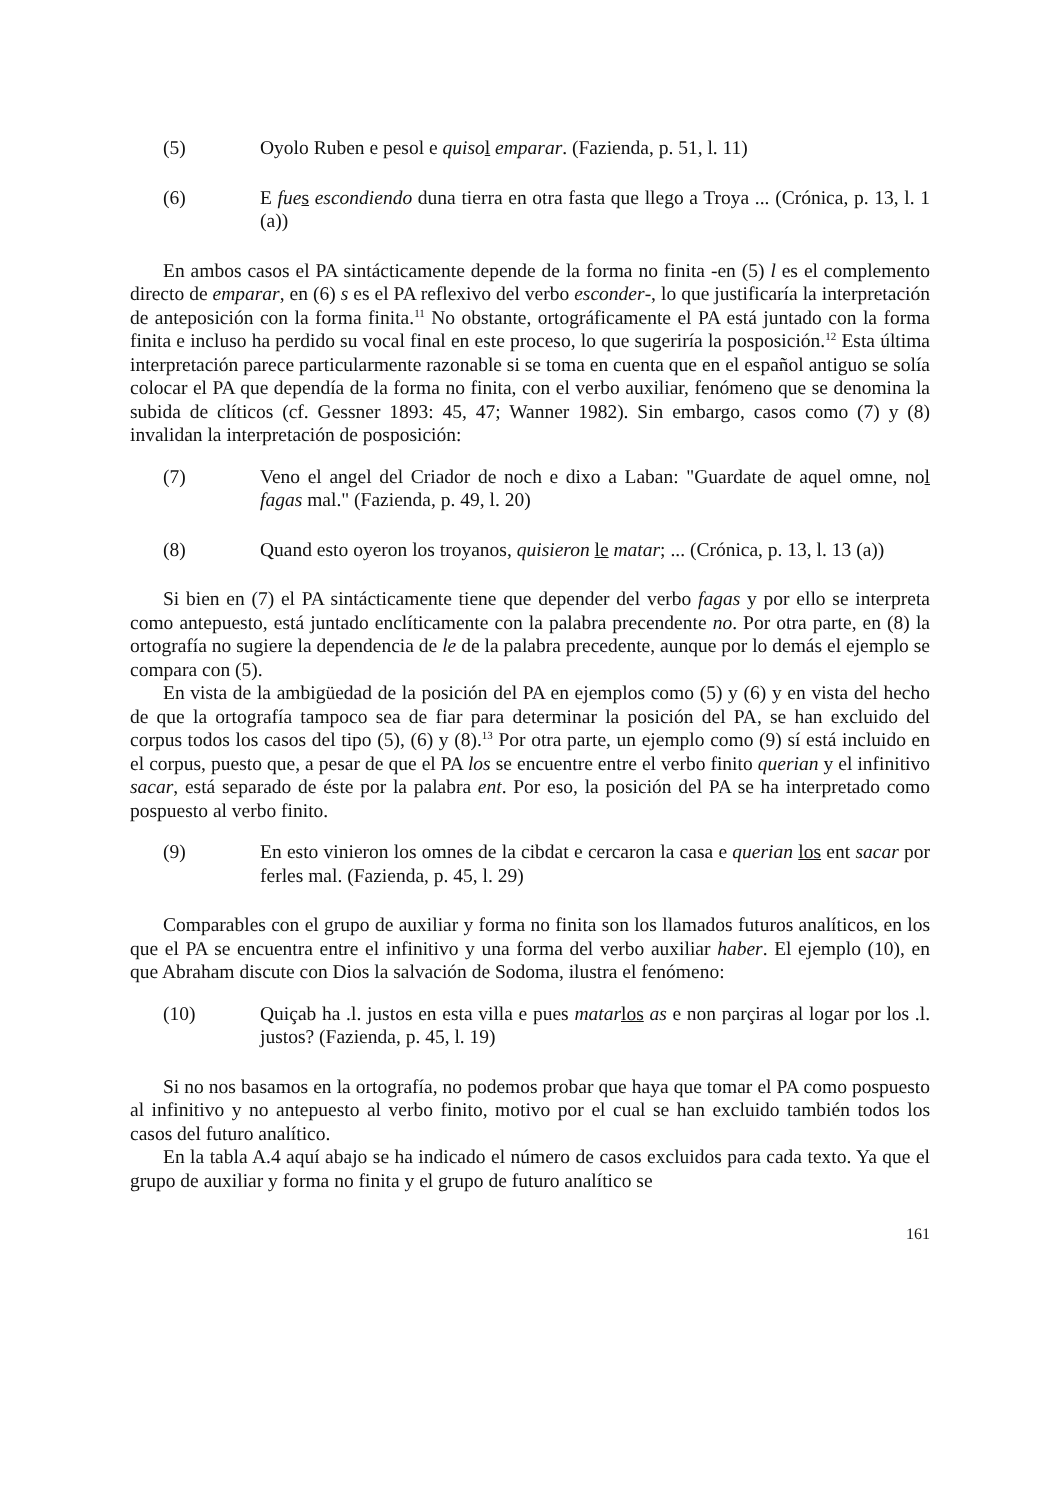(5) Oyolo Ruben e pesol e quiso l emparar. (Fazienda, p. 51, l. 11)
(6) E fue s escondiendo duna tierra en otra fasta que llego a Troya ... (Crónica, p. 13, l. 1 (a))
En ambos casos el PA sintácticamente depende de la forma no finita -en (5) l es el complemento directo de emparar, en (6) s es el PA reflexivo del verbo esconder-, lo que justificaría la interpretación de anteposición con la forma finita.<sup>11</sup> No obstante, ortográficamente el PA está juntado con la forma finita e incluso ha perdido su vocal final en este proceso, lo que sugeriría la posposición.<sup>12</sup> Esta última interpretación parece particularmente razonable si se toma en cuenta que en el español antiguo se solía colocar el PA que dependía de la forma no finita, con el verbo auxiliar, fenómeno que se denomina la subida de clíticos (cf. Gessner 1893: 45, 47; Wanner 1982). Sin embargo, casos como (7) y (8) invalidan la interpretación de posposición:
(7) Veno el angel del Criador de noch e dixo a Laban: "Guardate de aquel omne, nol fagas mal." (Fazienda, p. 49, l. 20)
(8) Quand esto oyeron los troyanos, quisieron le matar; ... (Crónica, p. 13, l. 13 (a))
Si bien en (7) el PA sintácticamente tiene que depender del verbo fagas y por ello se interpreta como antepuesto, está juntado enclíticamente con la palabra precendente no. Por otra parte, en (8) la ortografía no sugiere la dependencia de le de la palabra precedente, aunque por lo demás el ejemplo se compara con (5).
En vista de la ambigüedad de la posición del PA en ejemplos como (5) y (6) y en vista del hecho de que la ortografía tampoco sea de fiar para determinar la posición del PA, se han excluido del corpus todos los casos del tipo (5), (6) y (8).<sup>13</sup> Por otra parte, un ejemplo como (9) sí está incluido en el corpus, puesto que, a pesar de que el PA los se encuentre entre el verbo finito querian y el infinitivo sacar, está separado de éste por la palabra ent. Por eso, la posición del PA se ha interpretado como pospuesto al verbo finito.
(9) En esto vinieron los omnes de la cibdat e cercaron la casa e querian los ent sacar por ferles mal. (Fazienda, p. 45, l. 29)
Comparables con el grupo de auxiliar y forma no finita son los llamados futuros analíticos, en los que el PA se encuentra entre el infinitivo y una forma del verbo auxiliar haber. El ejemplo (10), en que Abraham discute con Dios la salvación de Sodoma, ilustra el fenómeno:
(10) Quiçab ha .l. justos en esta villa e pues matar los as e non parçiras al logar por los .l. justos? (Fazienda, p. 45, l. 19)
Si no nos basamos en la ortografía, no podemos probar que haya que tomar el PA como pospuesto al infinitivo y no antepuesto al verbo finito, motivo por el cual se han excluido también todos los casos del futuro analítico.
En la tabla A.4 aquí abajo se ha indicado el número de casos excluidos para cada texto. Ya que el grupo de auxiliar y forma no finita y el grupo de futuro analítico se
161